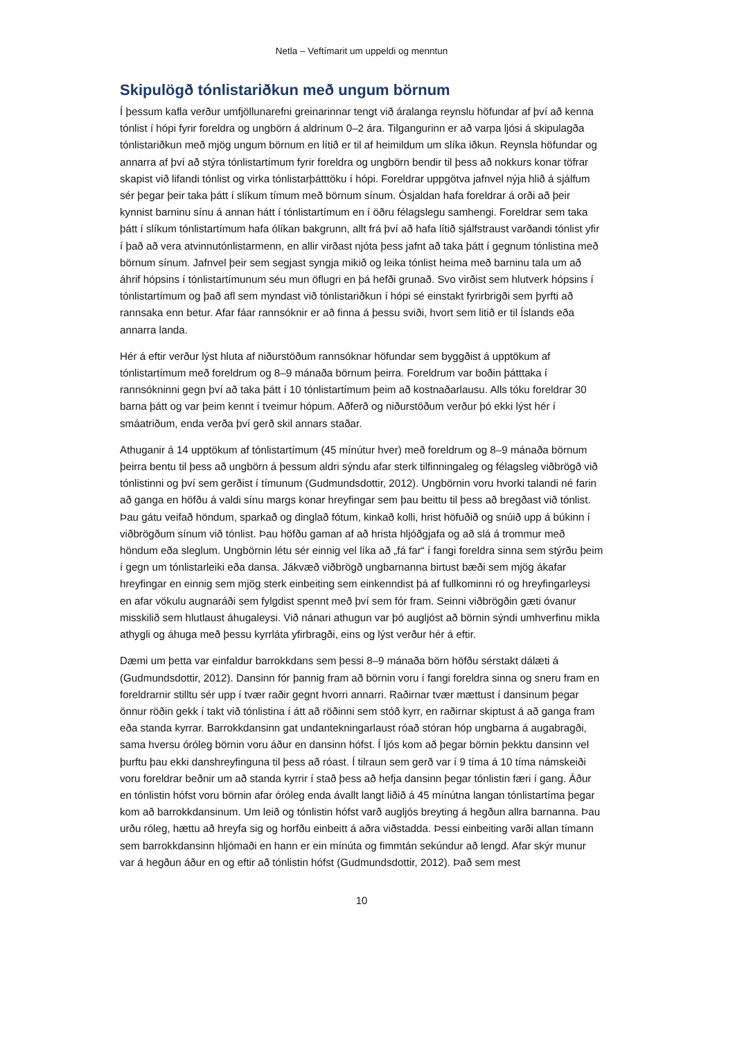Netla – Veftímarit um uppeldi og menntun
Skipulögð tónlistariðkun með ungum börnum
Í þessum kafla verður umfjöllunarefni greinarinnar tengt við áralanga reynslu höfundar af því að kenna tónlist í hópi fyrir foreldra og ungbörn á aldrinum 0–2 ára. Tilgangurinn er að varpa ljósi á skipulagða tónlistariðkun með mjög ungum börnum en lítið er til af heimildum um slíka iðkun. Reynsla höfundar og annarra af því að stýra tónlistartímum fyrir foreldra og ungbörn bendir til þess að nokkurs konar töfrar skapist við lifandi tónlist og virka tónlistarþátttöku í hópi. Foreldrar uppgötva jafnvel nýja hlið á sjálfum sér þegar þeir taka þátt í slíkum tímum með börnum sínum. Ósjaldan hafa foreldrar á orði að þeir kynnist barninu sínu á annan hátt í tónlistartímum en í öðru félagslegu samhengi. Foreldrar sem taka þátt í slíkum tónlistartímum hafa ólíkan bakgrunn, allt frá því að hafa lítið sjálfstraust varðandi tónlist yfir í það að vera atvinnutónlistarmenn, en allir virðast njóta þess jafnt að taka þátt í gegnum tónlistina með börnum sínum. Jafnvel þeir sem segjast syngja mikið og leika tónlist heima með barninu tala um að áhrif hópsins í tónlistartímunum séu mun öflugri en þá hefði grunað. Svo virðist sem hlutverk hópsins í tónlistartímum og það afl sem myndast við tónlistariðkun í hópi sé einstakt fyrirbrigði sem þyrfti að rannsaka enn betur. Afar fáar rannsóknir er að finna á þessu sviði, hvort sem litið er til Íslands eða annarra landa.
Hér á eftir verður lýst hluta af niðurstöðum rannsóknar höfundar sem byggðist á upptökum af tónlistartímum með foreldrum og 8–9 mánaða börnum þeirra. Foreldrum var boðin þátttaka í rannsókninni gegn því að taka þátt í 10 tónlistartímum þeim að kostnaðarlausu. Alls tóku foreldrar 30 barna þátt og var þeim kennt í tveimur hópum. Aðferð og niðurstöðum verður þó ekki lýst hér í smáatriðum, enda verða því gerð skil annars staðar.
Athuganir á 14 upptökum af tónlistartímum (45 mínútur hver) með foreldrum og 8–9 mánaða börnum þeirra bentu til þess að ungbörn á þessum aldri sýndu afar sterk tilfinningaleg og félagsleg viðbrögð við tónlistinni og því sem gerðist í tímunum (Gudmundsdottir, 2012). Ungbörnin voru hvorki talandi né farin að ganga en höfðu á valdi sínu margs konar hreyfingar sem þau beittu til þess að bregðast við tónlist. Þau gátu veifað höndum, sparkað og dinglað fótum, kinkað kolli, hrist höfuðið og snúið upp á búkinn í viðbrögðum sínum við tónlist. Þau höfðu gaman af að hrista hljóðgjafa og að slá á trommur með höndum eða sleglum. Ungbörnin létu sér einnig vel líka að „fá far“ í fangi foreldra sinna sem stýrðu þeim í gegn um tónlistarleiki eða dansa. Jákvæð viðbrögð ungbarnanna birtust bæði sem mjög ákafar hreyfingar en einnig sem mjög sterk einbeiting sem einkenndist þá af fullkominni ró og hreyfingarleysi en afar vökulu augnaráði sem fylgdist spennt með því sem fór fram. Seinni viðbrögðin gæti óvanur misskilið sem hlutlaust áhugaleysi. Við nánari athugun var þó augljóst að börnin sýndi umhverfinu mikla athygli og áhuga með þessu kyrrláta yfirbragði, eins og lýst verður hér á eftir.
Dæmi um þetta var einfaldur barrokkdans sem þessi 8–9 mánaða börn höfðu sérstakt dálæti á (Gudmundsdottir, 2012). Dansinn fór þannig fram að börnin voru í fangi foreldra sinna og sneru fram en foreldrarnir stilltu sér upp í tvær raðir gegnt hvorri annarri. Raðirnar tvær mættust í dansinum þegar önnur röðin gekk í takt við tónlistina í átt að röðinni sem stóð kyrr, en raðirnar skiptust á að ganga fram eða standa kyrrar. Barrokkdansinn gat undantekningarlaust róað stóran hóp ungbarna á augabragði, sama hversu óróleg börnin voru áður en dansinn hófst. Í ljós kom að þegar börnin þekktu dansinn vel þurftu þau ekki danshreyfinguna til þess að róast. Í tilraun sem gerð var í 9 tíma á 10 tíma námskeiði voru foreldrar beðnir um að standa kyrrir í stað þess að hefja dansinn þegar tónlistin færi í gang. Áður en tónlistin hófst voru börnin afar óróleg enda ávallt langt liðið á 45 mínútna langan tónlistartíma þegar kom að barrokkdansinum. Um leið og tónlistin hófst varð augljós breyting á hegðun allra barnanna. Þau urðu róleg, hættu að hreyfa sig og horfðu einbeitt á aðra viðstadda. Þessi einbeiting varði allan tímann sem barrokkdansinn hljómaði en hann er ein mínúta og fimmtán sekúndur að lengd. Afar skýr munur var á hegðun áður en og eftir að tónlistin hófst (Gudmundsdottir, 2012). Það sem mest
10